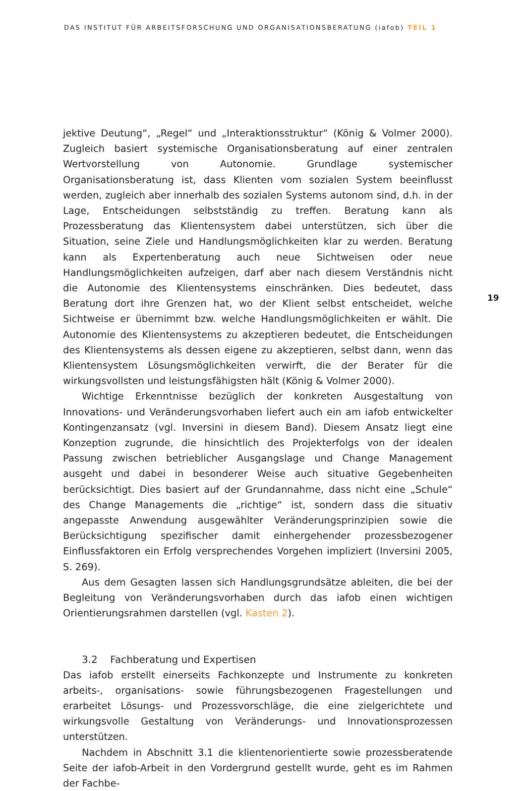DAS INSTITUT FÜR ARBEITSFORSCHUNG UND ORGANISATIONSBERATUNG (iafob) TEIL 1
jektive Deutung“, „Regel“ und „Interaktionsstruktur“ (König & Volmer 2000). Zugleich basiert systemische Organisationsberatung auf einer zentralen Wertvorstellung von Autonomie. Grundlage systemischer Organisationsberatung ist, dass Klienten vom sozialen System beeinflusst werden, zugleich aber innerhalb des sozialen Systems autonom sind, d.h. in der Lage, Entscheidungen selbstständig zu treffen. Beratung kann als Prozessberatung das Klientensystem dabei unterstützen, sich über die Situation, seine Ziele und Handlungsmöglichkeiten klar zu werden. Beratung kann als Expertenberatung auch neue Sichtweisen oder neue Handlungsmöglichkeiten aufzeigen, darf aber nach diesem Verständnis nicht die Autonomie des Klienten­systems einschränken. Dies bedeutet, dass Beratung dort ihre Grenzen hat, wo der Klient selbst entscheidet, welche Sichtweise er übernimmt bzw. welche Handlungs­möglichkeiten er wählt. Die Autonomie des Klientensystems zu akzeptieren bedeutet, die Entscheidungen des Klientensystems als dessen eigene zu akzeptieren, selbst dann, wenn das Klientensystem Lösungsmöglichkeiten verwirft, die der Berater für die wirkungsvollsten und leistungsfähigsten hält (König & Volmer 2000).
Wichtige Erkenntnisse bezüglich der konkreten Ausgestaltung von Innovations- und Veränderungsvorhaben liefert auch ein am iafob entwickelter Kontingenzansatz (vgl. Inversini in diesem Band). Diesem Ansatz liegt eine Konzeption zugrunde, die hinsichtlich des Projekterfolgs von der idealen Passung zwischen betrieblicher Aus­gangslage und Change Management ausgeht und dabei in besonderer Weise auch situative Gegebenheiten berücksichtigt. Dies basiert auf der Grundannahme, dass nicht eine „Schule“ des Change Managements die „richtige“ ist, sondern dass die situativ angepasste Anwendung ausgewählter Veränderungsprinzipien sowie die Berücksichtigung spezifischer damit einhergehender prozessbezogener Einfluss­faktoren ein Erfolg versprechendes Vorgehen impliziert (Inversini 2005, S. 269).
Aus dem Gesagten lassen sich Handlungsgrundsätze ableiten, die bei der Be­gleitung von Veränderungsvorhaben durch das iafob einen wichtigen Orientierungs­rahmen darstellen (vgl. Kasten 2).
3.2 Fachberatung und Expertisen
Das iafob erstellt einerseits Fachkonzepte und Instrumente zu konkreten arbeits-, organisations- sowie führungsbezogenen Fragestellungen und erarbeitet Lösungs- und Prozessvorschläge, die eine zielgerichtete und wirkungsvolle Gestaltung von Veränderungs- und Innovationsprozessen unterstützen.
Nachdem in Abschnitt 3.1 die klientenorientierte sowie prozessberatende Seite der iafob-Arbeit in den Vordergrund gestellt wurde, geht es im Rahmen der Fachbe-
19